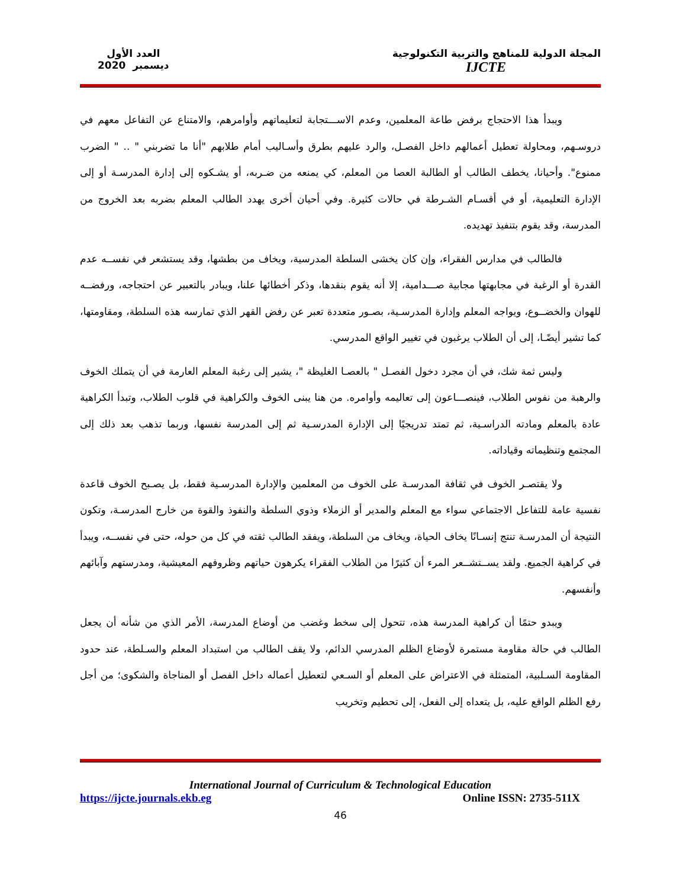المجلة الدولية للمناهج والتربية التكنولوجية
IJCTE
العدد الأول
ديسمبر 2020
ويبدأ هذا الاحتجاج برفض طاعة المعلمين، وعدم الاســـتجابة لتعليماتهم وأوامرهم، والامتناع عن التفاعل معهم في دروسـهم، ومحاولة تعطيل أعمالهم داخل الفصـل، والرد عليهم بطرق وأسـاليب أمام طلابهم "أنا ما تضربني " .. " الضرب ممنوع". وأحيانا، يخطف الطالب أو الطالبة العصا من المعلم، كي يمنعه من ضـربه، أو يشـكوه إلى إدارة المدرسـة أو إلى الإدارة التعليمية، أو في أقسـام الشـرطة في حالات كثيرة. وفي أحيان أخرى يهدد الطالب المعلم بضربه بعد الخروج من المدرسة، وقد يقوم بتنفيذ تهديده.
فالطالب في مدارس الفقراء، وإن كان يخشى السلطة المدرسية، ويخاف من بطشها، وقد يستشعر في نفســه عدم القدرة أو الرغبة في مجابهتها مجابية صـــدامية، إلا أنه يقوم بنقدها، وذكر أخطائها علنا، ويبادر بالتعبير عن احتجاجه، ورفضــه للهوان والخضــوع، ويواجه المعلم وإدارة المدرسـية، بصـور متعددة تعبر عن رفض القهر الذي تمارسه هذه السلطة، ومقاومتها، كما تشير أيضًـا، إلى أن الطلاب يرغبون في تغيير الواقع المدرسي.
وليس ثمة شك، في أن مجرد دخول الفصـل " بالعصـا الغليظة "، يشير إلى رغبة المعلم العارمة في أن يتملك الخوف والرهبة من نفوس الطلاب، فينصـــاعون إلى تعاليمه وأوامره. من هنا يبنى الخوف والكراهية في قلوب الطلاب، وتبدأ الكراهية عادة بالمعلم ومادته الدراسـية، ثم تمتد تدريجيًا إلى الإدارة المدرسـية ثم إلى المدرسة نفسها، وربما تذهب بعد ذلك إلى المجتمع وتنظيماته وقياداته.
ولا يقتصـر الخوف في ثقافة المدرسـة على الخوف من المعلمين والإدارة المدرسـية فقط، بل يصـبح الخوف قاعدة نفسية عامة للتفاعل الاجتماعي سواء مع المعلم والمدير أو الزملاء وذوي السلطة والنفوذ والقوة من خارج المدرسـة، وتكون النتيجة أن المدرسـة تنتج إنسـانًا يخاف الحياة، ويخاف من السلطة، ويفقد الطالب ثقته في كل من حوله، حتى في نفســه، ويبدأ في كراهية الجميع. ولقد يســتشــعر المرء أن كثيرًا من الطلاب الفقراء يكرهون حياتهم وظروفهم المعيشية، ومدرستهم وآبائهم وأنفسهم.
ويبدو حتمًا أن كراهية المدرسة هذه، تتحول إلى سخط وغضب من أوضاع المدرسة، الأمر الذي من شأنه أن يجعل الطالب في حالة مقاومة مستمرة لأوضاع الظلم المدرسي الدائم، ولا يقف الطالب من استبداد المعلم والسـلطة، عند حدود المقاومة السـلبية، المتمثلة في الاعتراض على المعلم أو السـعي لتعطيل أعماله داخل الفصل أو المناجاة والشكوى؛ من أجل رفع الظلم الواقع عليه، بل يتعداه إلى الفعل، إلى تحطيم وتخريب
International Journal of Curriculum & Technological Education
https://ijcte.journals.ekb.eg Online ISSN: 2735-511X
46